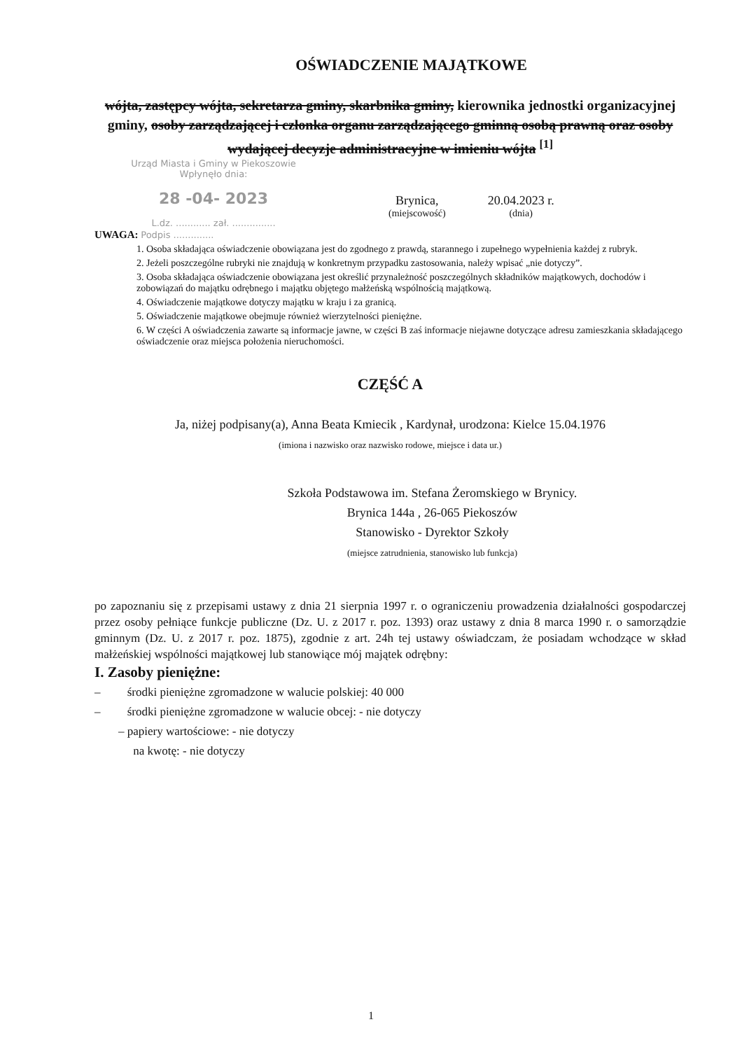OŚWIADCZENIE MAJĄTKOWE
wójta, zastępcy wójta, sekretarza gminy, skarbnika gminy, kierownika jednostki organizacyjnej gminy, osoby zarządzającej i członka organu zarządzającego gminną osobą prawną oraz osoby wydającej decyzje administracyjne w imieniu wójta <sup>[1]</sup>
Urząd Miasta i Gminy w Piekoszowie
Wpłynęło dnia:
28 -04- 2023
L.dz. ............ zał. ...............
Brynica,
(miejscowość)
20.04.2023 r.
(dnia)
UWAGA: Podpis ..............
1. Osoba składająca oświadczenie obowiązana jest do zgodnego z prawdą, starannego i zupełnego wypełnienia każdej z rubryk.
2. Jeżeli poszczególne rubryki nie znajdują w konkretnym przypadku zastosowania, należy wpisać „nie dotyczy”.
3. Osoba składająca oświadczenie obowiązana jest określić przynależność poszczególnych składników majątkowych, dochodów i zobowiązań do majątku odrębnego i majątku objętego małżeńską wspólnością majątkową.
4. Oświadczenie majątkowe dotyczy majątku w kraju i za granicą.
5. Oświadczenie majątkowe obejmuje również wierzytelności pieniężne.
6. W części A oświadczenia zawarte są informacje jawne, w części B zaś informacje niejawne dotyczące adresu zamieszkania składającego oświadczenie oraz miejsca położenia nieruchomości.
CZĘŚĆ A
Ja, niżej podpisany(a), Anna Beata Kmiecik , Kardynał, urodzona: Kielce 15.04.1976
(imiona i nazwisko oraz nazwisko rodowe, miejsce i data ur.)
Szkoła Podstawowa im. Stefana Żeromskiego w Brynicy.
Brynica 144a , 26-065 Piekoszów
Stanowisko - Dyrektor Szkoły
(miejsce zatrudnienia, stanowisko lub funkcja)
po zapoznaniu się z przepisami ustawy z dnia 21 sierpnia 1997 r. o ograniczeniu prowadzenia działalności gospodarczej przez osoby pełniące funkcje publiczne (Dz. U. z 2017 r. poz. 1393) oraz ustawy z dnia 8 marca 1990 r. o samorządzie gminnym (Dz. U. z 2017 r. poz. 1875), zgodnie z art. 24h tej ustawy oświadczam, że posiadam wchodzące w skład małżeńskiej wspólności majątkowej lub stanowiące mój majątek odrębny:
I. Zasoby pieniężne:
– środki pieniężne zgromadzone w walucie polskiej: 40 000
– środki pieniężne zgromadzone w walucie obcej: - nie dotyczy
– papiery wartościowe: - nie dotyczy
na kwotę: - nie dotyczy
1